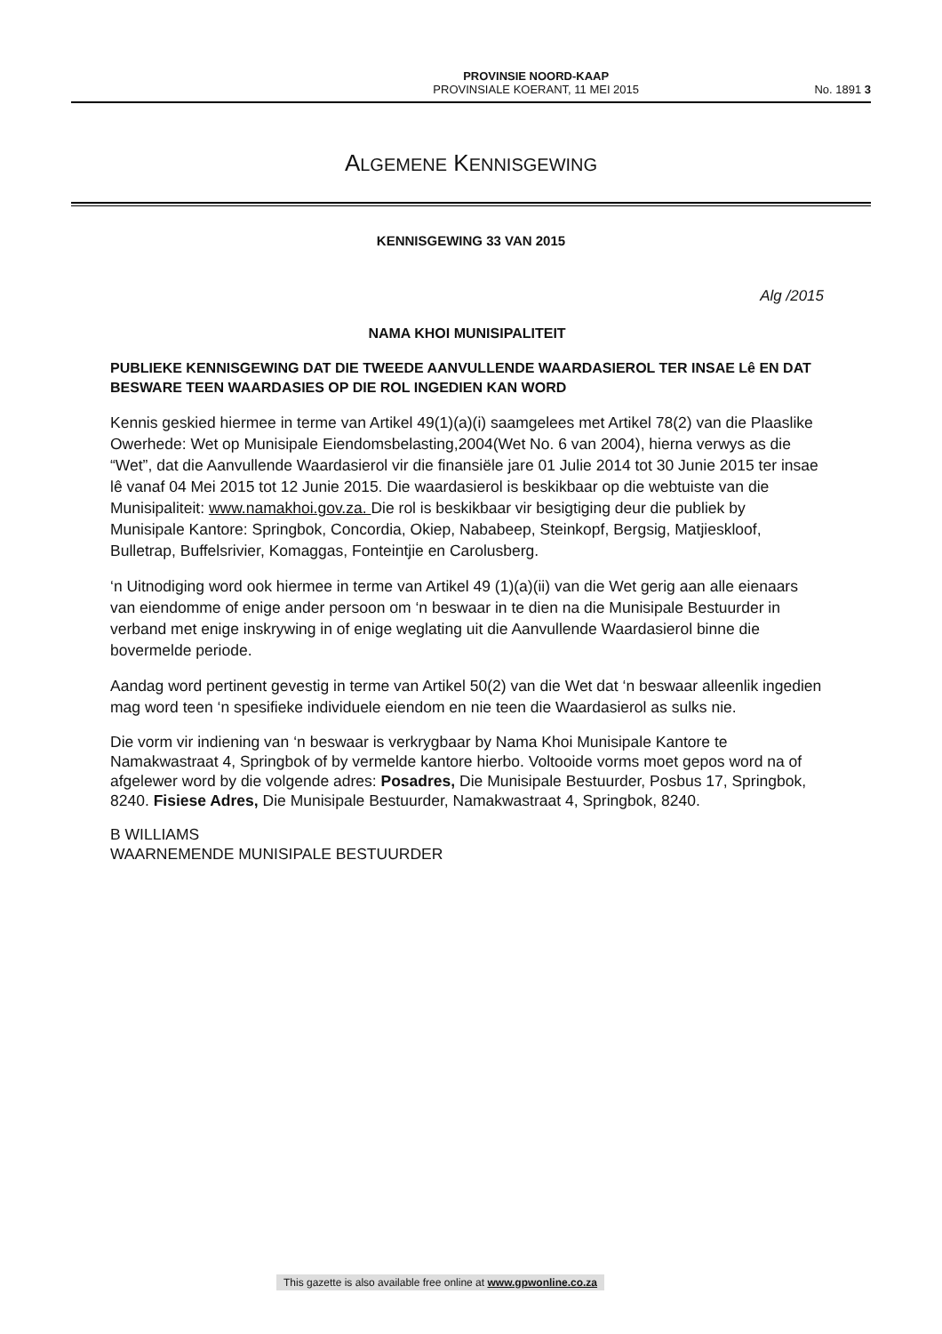PROVINSIE NOORD-KAAP
PROVINSIALE KOERANT, 11 MEI 2015
No. 1891 3
ALGEMENE KENNISGEWING
KENNISGEWING 33 VAN 2015
Alg /2015
NAMA KHOI MUNISIPALITEIT
PUBLIEKE KENNISGEWING DAT DIE TWEEDE AANVULLENDE WAARDASIEROL TER INSAE Lê EN DAT BESWARE TEEN WAARDASIES OP DIE ROL INGEDIEN KAN WORD
Kennis geskied hiermee in terme van Artikel 49(1)(a)(i) saamgelees met Artikel 78(2) van die Plaaslike Owerhede: Wet op Munisipale Eiendomsbelasting,2004(Wet No. 6 van 2004), hierna verwys as die “Wet”, dat die Aanvullende Waardasierol vir die finansiële jare 01 Julie 2014 tot 30 Junie 2015 ter insae lê vanaf 04 Mei 2015 tot 12 Junie 2015. Die waardasierol is beskikbaar op die webtuiste van die Munisipaliteit: www.namakhoi.gov.za. Die rol is beskikbaar vir besigtiging deur die publiek by Munisipale Kantore: Springbok, Concordia, Okiep, Nababeep, Steinkopf, Bergsig, Matjieskloof, Bulletrap, Buffelsrivier, Komaggas, Fonteintjie en Carolusberg.
‘n Uitnodiging word ook hiermee in terme van Artikel 49 (1)(a)(ii) van die Wet gerig aan alle eienaars van eiendomme of enige ander persoon om ‘n beswaar in te dien na die Munisipale Bestuurder in verband met enige inskrywing in of enige weglating uit die Aanvullende Waardasierol binne die bovermelde periode.
Aandag word pertinent gevestig in terme van Artikel 50(2) van die Wet dat ‘n beswaar alleenlik ingedien mag word teen ‘n spesifieke individuele eiendom en nie teen die Waardasierol as sulks nie.
Die vorm vir indiening van ‘n beswaar is verkrygbaar by Nama Khoi Munisipale Kantore te Namakwastraat 4, Springbok of by vermelde kantore hierbo. Voltooide vorms moet gepos word na of afgelewer word by die volgende adres: Posadres, Die Munisipale Bestuurder, Posbus 17, Springbok, 8240. Fisiese Adres, Die Munisipale Bestuurder, Namakwastraat 4, Springbok, 8240.
B WILLIAMS
WAARNEMENDE MUNISIPALE BESTUURDER
This gazette is also available free online at www.gpwonline.co.za